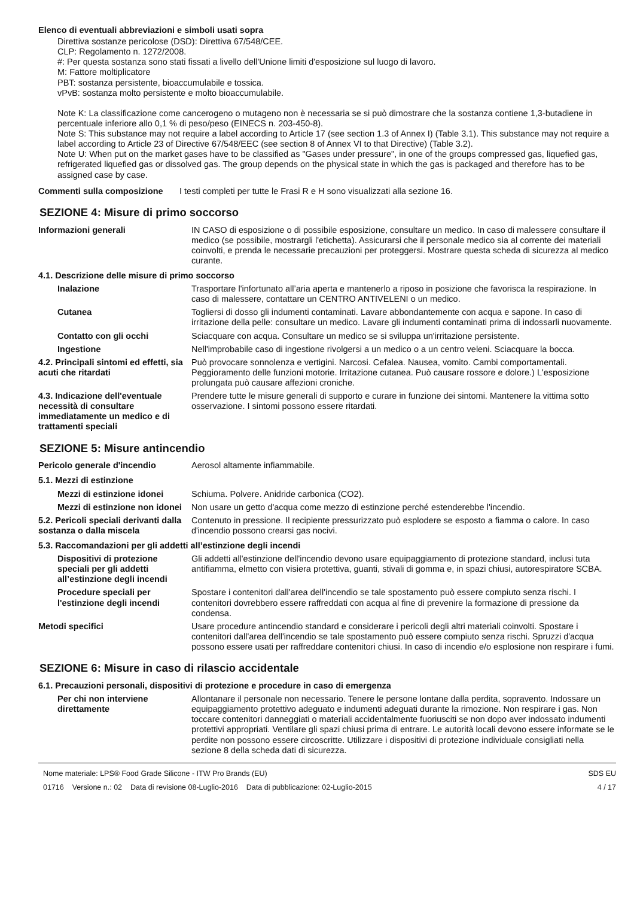Elenco di eventuali abbreviazioni e simboli usati sopra
Direttiva sostanze pericolose (DSD): Direttiva 67/548/CEE.
CLP: Regolamento n. 1272/2008.
#: Per questa sostanza sono stati fissati a livello dell'Unione limiti d'esposizione sul luogo di lavoro.
M: Fattore moltiplicatore
PBT: sostanza persistente, bioaccumulabile e tossica.
vPvB: sostanza molto persistente e molto bioaccumulabile.
Note K: La classificazione come cancerogeno o mutageno non è necessaria se si può dimostrare che la sostanza contiene 1,3-butadiene in percentuale inferiore allo 0,1 % di peso/peso (EINECS n. 203-450-8).
Note S: This substance may not require a label according to Article 17 (see section 1.3 of Annex I) (Table 3.1). This substance may not require a label according to Article 23 of Directive 67/548/EEC (see section 8 of Annex VI to that Directive) (Table 3.2).
Note U: When put on the market gases have to be classified as "Gases under pressure", in one of the groups compressed gas, liquefied gas, refrigerated liquefied gas or dissolved gas. The group depends on the physical state in which the gas is packaged and therefore has to be assigned case by case.
Commenti sulla composizione I testi completi per tutte le Frasi R e H sono visualizzati alla sezione 16.
SEZIONE 4: Misure di primo soccorso
Informazioni generali IN CASO di esposizione o di possibile esposizione, consultare un medico. In caso di malessere consultare il medico (se possibile, mostrargli l'etichetta). Assicurarsi che il personale medico sia al corrente dei materiali coinvolti, e prenda le necessarie precauzioni per proteggersi. Mostrare questa scheda di sicurezza al medico curante.
4.1. Descrizione delle misure di primo soccorso
Inalazione Trasportare l'infortunato all’aria aperta e mantenerlo a riposo in posizione che favorisca la respirazione. In caso di malessere, contattare un CENTRO ANTIVELENI o un medico.
Cutanea Togliersi di dosso gli indumenti contaminati. Lavare abbondantemente con acqua e sapone. In caso di irritazione della pelle: consultare un medico. Lavare gli indumenti contaminati prima di indossarli nuovamente.
Contatto con gli occhi Sciacquare con acqua. Consultare un medico se si sviluppa un'irritazione persistente.
Ingestione Nell'improbabile caso di ingestione rivolgersi a un medico o a un centro veleni. Sciacquare la bocca.
4.2. Principali sintomi ed effetti, sia acuti che ritardati
Può provocare sonnolenza e vertigini. Narcosi. Cefalea. Nausea, vomito. Cambi comportamentali. Peggioramento delle funzioni motorie. Irritazione cutanea. Può causare rossore e dolore.) L'esposizione prolungata può causare affezioni croniche.
4.3. Indicazione dell'eventuale necessità di consultare immediatamente un medico e di trattamenti speciali
Prendere tutte le misure generali di supporto e curare in funzione dei sintomi. Mantenere la vittima sotto osservazione. I sintomi possono essere ritardati.
SEZIONE 5: Misure antincendio
Pericolo generale d'incendio Aerosol altamente infiammabile.
5.1. Mezzi di estinzione
Mezzi di estinzione idonei
Schiuma. Polvere. Anidride carbonica (CO2).
Mezzi di estinzione non idonei
Non usare un getto d'acqua come mezzo di estinzione perché estenderebbe l'incendio.
5.2. Pericoli speciali derivanti dalla sostanza o dalla miscela
Contenuto in pressione. Il recipiente pressurizzato può esplodere se esposto a fiamma o calore. In caso d'incendio possono crearsi gas nocivi.
5.3. Raccomandazioni per gli addetti all’estinzione degli incendi
Dispositivi di protezione speciali per gli addetti all’estinzione degli incendi
Gli addetti all'estinzione dell'incendio devono usare equipaggiamento di protezione standard, inclusi tuta antifiamma, elmetto con visiera protettiva, guanti, stivali di gomma e, in spazi chiusi, autorespiratore SCBA.
Procedure speciali per l'estinzione degli incendi
Spostare i contenitori dall'area dell'incendio se tale spostamento può essere compiuto senza rischi. I contenitori dovrebbero essere raffreddati con acqua al fine di prevenire la formazione di pressione da condensa.
Metodi specifici Usare procedure antincendio standard e considerare i pericoli degli altri materiali coinvolti. Spostare i contenitori dall'area dell'incendio se tale spostamento può essere compiuto senza rischi. Spruzzi d'acqua possono essere usati per raffreddare contenitori chiusi. In caso di incendio e/o esplosione non respirare i fumi.
SEZIONE 6: Misure in caso di rilascio accidentale
6.1. Precauzioni personali, dispositivi di protezione e procedure in caso di emergenza
Per chi non interviene direttamente
Allontanare il personale non necessario. Tenere le persone lontane dalla perdita, sopravento. Indossare un equipaggiamento protettivo adeguato e indumenti adeguati durante la rimozione. Non respirare i gas. Non toccare contenitori danneggiati o materiali accidentalmente fuoriusciti se non dopo aver indossato indumenti protettivi appropriati. Ventilare gli spazi chiusi prima di entrare. Le autorità locali devono essere informate se le perdite non possono essere circoscritte. Utilizzare i dispositivi di protezione individuale consigliati nella sezione 8 della scheda dati di sicurezza.
Nome materiale: LPS® Food Grade Silicone - ITW Pro Brands (EU)
01716 Versione n.: 02 Data di revisione 08-Luglio-2016 Data di pubblicazione: 02-Luglio-2015
SDS EU
4 / 17